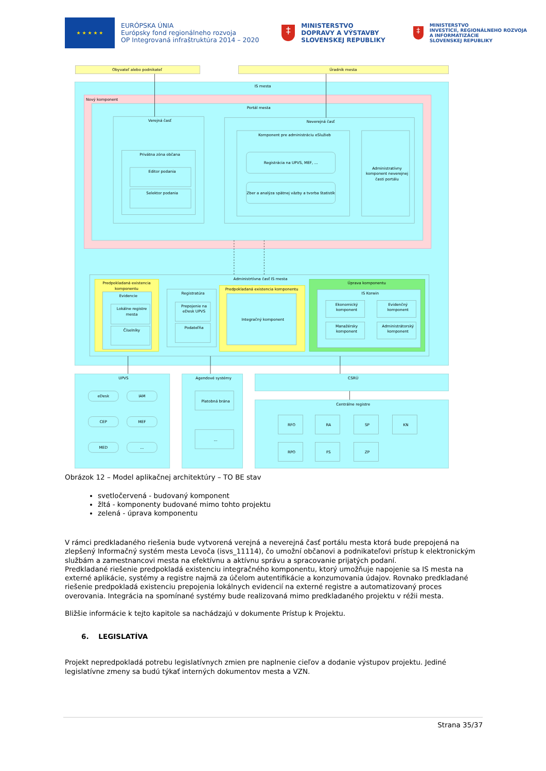★ ★ ★ ★ ★
EURÓPSKA ÚNIA
Európsky fond regionálneho rozvoja
OP Integrovaná infraštruktúra 2014 – 2020
‡
MINISTERSTVO
DOPRAVY A VÝSTAVBY
SLOVENSKEJ REPUBLIKY
‡
MINISTERSTVO
INVESTÍCIÍ, REGIONÁLNEHO ROZVOJA
A INFORMATIZÁCIE
SLOVENSKEJ REPUBLIKY
Obyvateľ alebo podnikateľ
Úradník mesta
IS mesta
Nový komponent
Portál mesta
Verejná časť
Privátna zóna občana
Editor podania
Selektor podania
Neverejná časť
Komponent pre administráciu eSlužieb
Registrácia na UPVS, MEF, ...
Zber a analýza spätnej väzby a tvorba štatistík
Administratívny
komponent neverejnej
časti portálu
Administrtívna časť IS mesta
Predpokladaná existencia
komponentu
Evidencie
Lokálne registre
mesta
Číselníky
Registratúra
Prepojenie na
eDesk UPVS
Podateľňa
Predpokladaná existencia komponentu
Integračný komponent
Úprava komponentu
IS Korwin
Ekonomický
komponent
Evidenčný
komponent
Manažérsky
komponent
Administrátorský
komponent
UPVS
eDesk
IAM
CEP
MEF
MED
...
Agendové systémy
Platobná brána
...
CSRÚ
Centrálne registre
RFO
RA
SP
KN
RPO
FS
ZP
Obrázok 12 – Model aplikačnej architektúry – TO BE stav
svetločervená - budovaný komponent
žltá - komponenty budované mimo tohto projektu
zelená - úprava komponentu
V rámci predkladaného riešenia bude vytvorená verejná a neverejná časť portálu mesta ktorá bude prepojená na zlepšený Informačný systém mesta Levoča (isvs_11114), čo umožní občanovi a podnikateľovi prístup k elektronickým službám a zamestnancovi mesta na efektívnu a aktívnu správu a spracovanie prijatých podaní.
Predkladané riešenie predpokladá existenciu integračného komponentu, ktorý umožňuje napojenie sa IS mesta na externé aplikácie, systémy a registre najmä za účelom autentifikácie a konzumovania údajov. Rovnako predkladané riešenie predpokladá existenciu prepojenia lokálnych evidencií na externé registre a automatizovaný proces overovania. Integrácia na spomínané systémy bude realizovaná mimo predkladaného projektu v réžii mesta.
Bližšie informácie k tejto kapitole sa nachádzajú v dokumente Prístup k Projektu.
6. LEGISLATÍVA
Projekt nepredpokladá potrebu legislatívnych zmien pre naplnenie cieľov a dodanie výstupov projektu. Jediné legislatívne zmeny sa budú týkať interných dokumentov mesta a VZN.
Strana 35/37